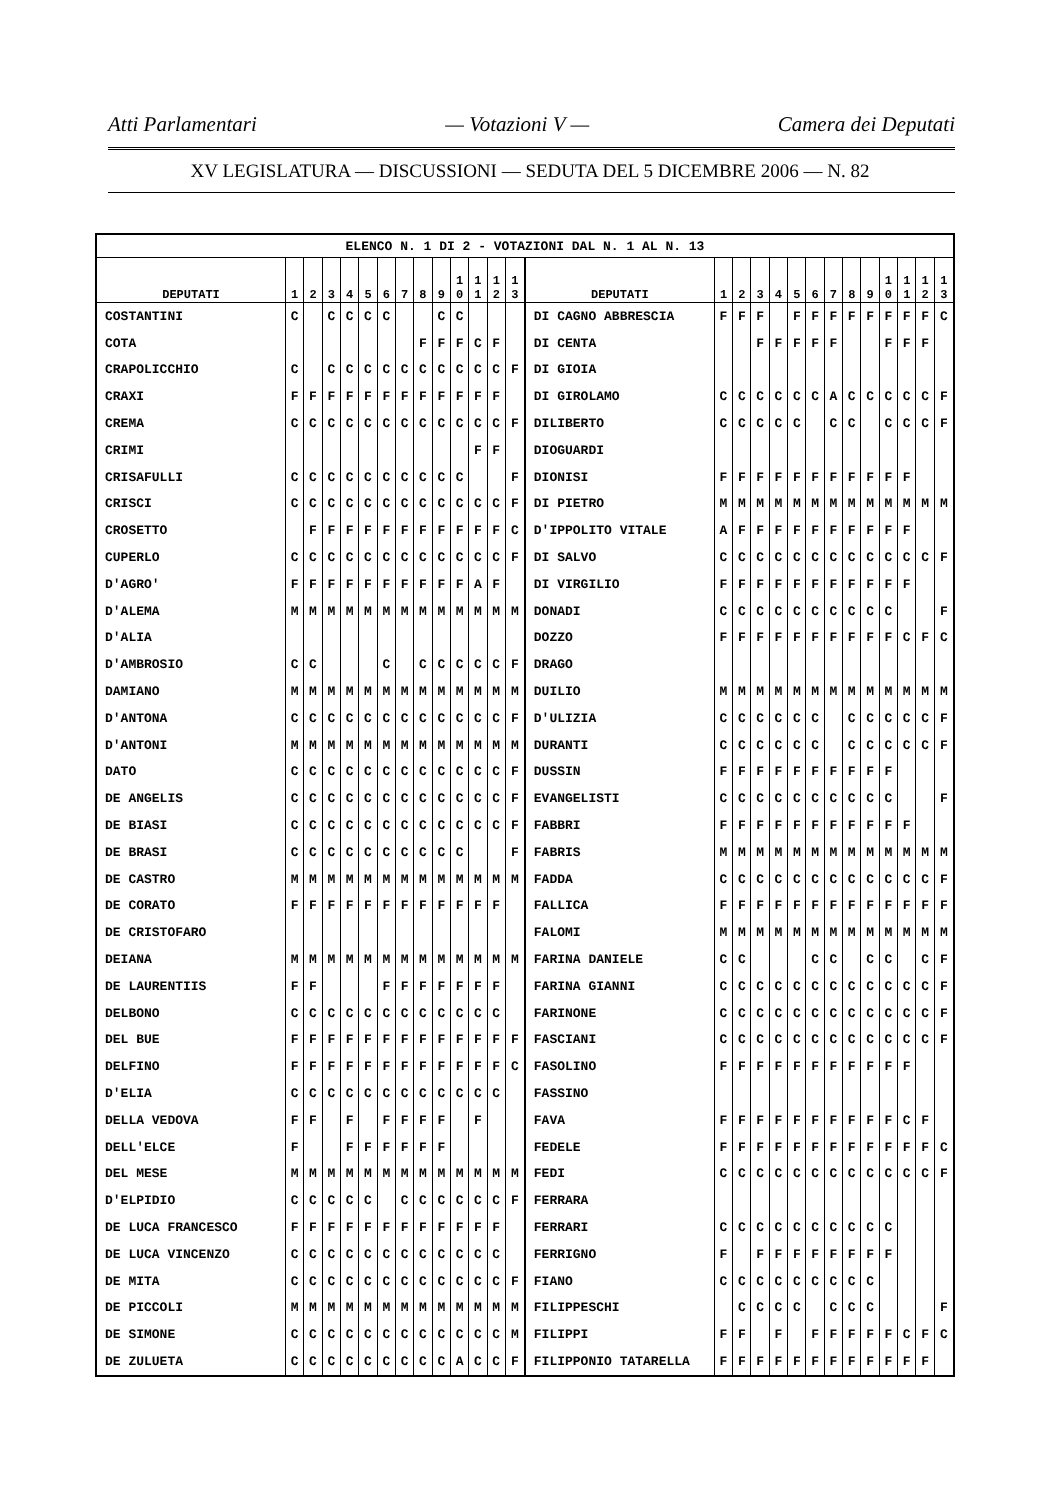Atti Parlamentari — Votazioni V — Camera dei Deputati
XV LEGISLATURA — DISCUSSIONI — SEDUTA DEL 5 DICEMBRE 2006 — N. 82
| ELENCO N. 1 DI 2 - VOTAZIONI DAL N. 1 AL N. 13 | | | | | | | | | | | | | | | | | | | | | | | | | | | |
| DEPUTATI | 1 | 2 | 3 | 4 | 5 | 6 | 7 | 8 | 9 | 1 0 | 1 1 | 1 2 | 1 3 | DEPUTATI | 1 | 2 | 3 | 4 | 5 | 6 | 7 | 8 | 9 | 1 0 | 1 1 | 1 2 | 1 3 |
| COSTANTINI | C | | C | C | C | C | | | C | C | | | | DI CAGNO ABBRESCIA | F | F | F | | F | F | F | F | F | F | F | F | C |
| COTA | | | | | | | | F | F | F | C | F | | DI CENTA | | | F | F | F | F | F | | | F | F | F | |
| CRAPOLICCHIO | C | | C | C | C | C | C | C | C | C | C | C | F | DI GIOIA | | | | | | | | | | | | | |
| CRAXI | F | F | F | F | F | F | F | F | F | F | F | F | | DI GIROLAMO | C | C | C | C | C | C | A | C | C | C | C | C | F |
| CREMA | C | C | C | C | C | C | C | C | C | C | C | C | F | DILIBERTO | C | C | C | C | C | | C | C | | C | C | C | F |
| CRIMI | | | | | | | | | | | F | F | | DIOGUARDI | | | | | | | | | | | | | |
| CRISAFULLI | C | C | C | C | C | C | C | C | C | C | | | F | DIONISI | F | F | F | F | F | F | F | F | F | F | F | | |
| CRISCI | C | C | C | C | C | C | C | C | C | C | C | C | F | DI PIETRO | M | M | M | M | M | M | M | M | M | M | M | M | M |
| CROSETTO | | F | F | F | F | F | F | F | F | F | F | F | C | D'IPPOLITO VITALE | A | F | F | F | F | F | F | F | F | F | F | | |
| CUPERLO | C | C | C | C | C | C | C | C | C | C | C | C | F | DI SALVO | C | C | C | C | C | C | C | C | C | C | C | C | F |
| D'AGRO' | F | F | F | F | F | F | F | F | F | F | A | F | | DI VIRGILIO | F | F | F | F | F | F | F | F | F | F | F | | |
| D'ALEMA | M | M | M | M | M | M | M | M | M | M | M | M | M | DONADI | C | C | C | C | C | C | C | C | C | C | | | F |
| D'ALIA | | | | | | | | | | | | | | DOZZO | F | F | F | F | F | F | F | F | F | F | C | F | C |
| D'AMBROSIO | C | C | | | | C | | C | C | C | C | C | F | DRAGO | | | | | | | | | | | | | |
| DAMIANO | M | M | M | M | M | M | M | M | M | M | M | M | M | DUILIO | M | M | M | M | M | M | M | M | M | M | M | M | M |
| D'ANTONA | C | C | C | C | C | C | C | C | C | C | C | C | F | D'ULIZIA | C | C | C | C | C | C | | C | C | C | C | C | F |
| D'ANTONI | M | M | M | M | M | M | M | M | M | M | M | M | M | DURANTI | C | C | C | C | C | C | | C | C | C | C | C | F |
| DATO | C | C | C | C | C | C | C | C | C | C | C | C | F | DUSSIN | F | F | F | F | F | F | F | F | F | F | | | |
| DE ANGELIS | C | C | C | C | C | C | C | C | C | C | C | C | F | EVANGELISTI | C | C | C | C | C | C | C | C | C | C | | | F |
| DE BIASI | C | C | C | C | C | C | C | C | C | C | C | C | F | FABBRI | F | F | F | F | F | F | F | F | F | F | F | | |
| DE BRASI | C | C | C | C | C | C | C | C | C | C | | | F | FABRIS | M | M | M | M | M | M | M | M | M | M | M | M | M |
| DE CASTRO | M | M | M | M | M | M | M | M | M | M | M | M | M | FADDA | C | C | C | C | C | C | C | C | C | C | C | C | F |
| DE CORATO | F | F | F | F | F | F | F | F | F | F | F | F | | FALLICA | F | F | F | F | F | F | F | F | F | F | F | F | F |
| DE CRISTOFARO | | | | | | | | | | | | | | FALOMI | M | M | M | M | M | M | M | M | M | M | M | M | M |
| DEIANA | M | M | M | M | M | M | M | M | M | M | M | M | M | FARINA DANIELE | C | C | | | | C | C | | C | C | | C | F |
| DE LAURENTIIS | F | F | | | | F | F | F | F | F | F | F | | FARINA GIANNI | C | C | C | C | C | C | C | C | C | C | C | C | F |
| DELBONO | C | C | C | C | C | C | C | C | C | C | C | C | | FARINONE | C | C | C | C | C | C | C | C | C | C | C | C | F |
| DEL BUE | F | F | F | F | F | F | F | F | F | F | F | F | F | FASCIANI | C | C | C | C | C | C | C | C | C | C | C | C | F |
| DELFINO | F | F | F | F | F | F | F | F | F | F | F | F | C | FASOLINO | F | F | F | F | F | F | F | F | F | F | F | | |
| D'ELIA | C | C | C | C | C | C | C | C | C | C | C | C | | FASSINO | | | | | | | | | | | | | |
| DELLA VEDOVA | F | F | | F | | F | F | F | F | | F | | | FAVA | F | F | F | F | F | F | F | F | F | F | C | F | |
| DELL'ELCE | F | | | F | F | F | F | F | F | | | | | FEDELE | F | F | F | F | F | F | F | F | F | F | F | F | C |
| DEL MESE | M | M | M | M | M | M | M | M | M | M | M | M | M | FEDI | C | C | C | C | C | C | C | C | C | C | C | C | F |
| D'ELPIDIO | C | C | C | C | C | | C | C | C | C | C | C | F | FERRARA | | | | | | | | | | | | | |
| DE LUCA FRANCESCO | F | F | F | F | F | F | F | F | F | F | F | F | | FERRARI | C | C | C | C | C | C | C | C | C | C | | | |
| DE LUCA VINCENZO | C | C | C | C | C | C | C | C | C | C | C | C | | FERRIGNO | F | | F | F | F | F | F | F | F | F | | | |
| DE MITA | C | C | C | C | C | C | C | C | C | C | C | C | F | FIANO | C | C | C | C | C | C | C | C | C | | | | |
| DE PICCOLI | M | M | M | M | M | M | M | M | M | M | M | M | M | FILIPPESCHI | | C | C | C | C | | C | C | C | | | | F |
| DE SIMONE | C | C | C | C | C | C | C | C | C | C | C | C | M | FILIPPI | F | F | | F | | F | F | F | F | F | C | F | C |
| DE ZULUETA | C | C | C | C | C | C | C | C | C | A | C | C | F | FILIPPONIO TATARELLA | F | F | F | F | F | F | F | F | F | F | F | F | |